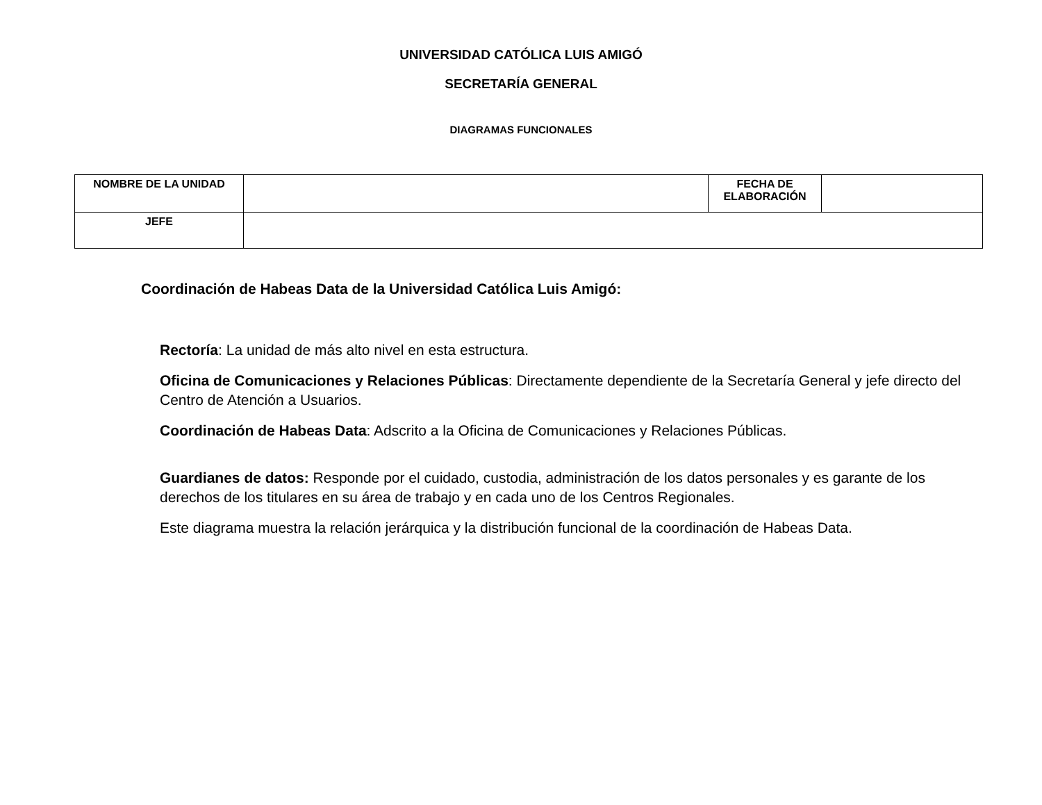UNIVERSIDAD CATÓLICA LUIS AMIGÓ
SECRETARÍA GENERAL
DIAGRAMAS FUNCIONALES
| NOMBRE DE LA UNIDAD | | FECHA DE ELABORACIÓN | |
| JEFE | | | |
Coordinación de Habeas Data de la Universidad Católica Luis Amigó:
Rectoría: La unidad de más alto nivel en esta estructura.
Oficina de Comunicaciones y Relaciones Públicas: Directamente dependiente de la Secretaría General y jefe directo del Centro de Atención a Usuarios.
Coordinación de Habeas Data: Adscrito a la Oficina de Comunicaciones y Relaciones Públicas.
Guardianes de datos: Responde por el cuidado, custodia, administración de los datos personales y es garante de los derechos de los titulares en su área de trabajo y en cada uno de los Centros Regionales.
Este diagrama muestra la relación jerárquica y la distribución funcional de la coordinación de Habeas Data.